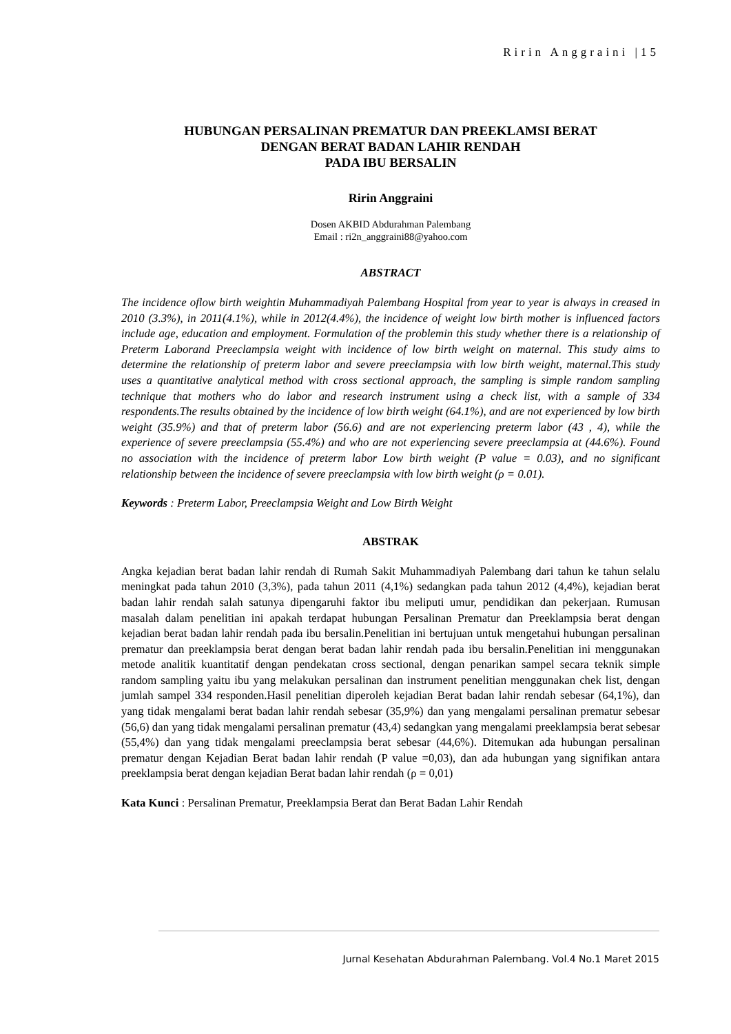Ririn Anggraini |15
HUBUNGAN PERSALINAN PREMATUR DAN PREEKLAMSI BERAT
DENGAN BERAT BADAN LAHIR RENDAH
PADA IBU BERSALIN
Ririn Anggraini
Dosen AKBID Abdurahman Palembang
Email : ri2n_anggraini88@yahoo.com
ABSTRACT
The incidence oflow birth weightin Muhammadiyah Palembang Hospital from year to year is always in creased in 2010 (3.3%), in 2011(4.1%), while in 2012(4.4%), the incidence of weight low birth mother is influenced factors include age, education and employment. Formulation of the problemin this study whether there is a relationship of Preterm Laborand Preeclampsia weight with incidence of low birth weight on maternal. This study aims to determine the relationship of preterm labor and severe preeclampsia with low birth weight, maternal.This study uses a quantitative analytical method with cross sectional approach, the sampling is simple random sampling technique that mothers who do labor and research instrument using a check list, with a sample of 334 respondents.The results obtained by the incidence of low birth weight (64.1%), and are not experienced by low birth weight (35.9%) and that of preterm labor (56.6) and are not experiencing preterm labor (43 , 4), while the experience of severe preeclampsia (55.4%) and who are not experiencing severe preeclampsia at (44.6%). Found no association with the incidence of preterm labor Low birth weight (P value = 0.03), and no significant relationship between the incidence of severe preeclampsia with low birth weight (ρ = 0.01).
Keywords : Preterm Labor, Preeclampsia Weight and Low Birth Weight
ABSTRAK
Angka kejadian berat badan lahir rendah di Rumah Sakit Muhammadiyah Palembang dari tahun ke tahun selalu meningkat pada tahun 2010 (3,3%), pada tahun 2011 (4,1%) sedangkan pada tahun 2012 (4,4%), kejadian berat badan lahir rendah salah satunya dipengaruhi faktor ibu meliputi umur, pendidikan dan pekerjaan. Rumusan masalah dalam penelitian ini apakah terdapat hubungan Persalinan Prematur dan Preeklampsia berat dengan kejadian berat badan lahir rendah pada ibu bersalin.Penelitian ini bertujuan untuk mengetahui hubungan persalinan prematur dan preeklampsia berat dengan berat badan lahir rendah pada ibu bersalin.Penelitian ini menggunakan metode analitik kuantitatif dengan pendekatan cross sectional, dengan penarikan sampel secara teknik simple random sampling yaitu ibu yang melakukan persalinan dan instrument penelitian menggunakan chek list, dengan jumlah sampel 334 responden.Hasil penelitian diperoleh kejadian Berat badan lahir rendah sebesar (64,1%), dan yang tidak mengalami berat badan lahir rendah sebesar (35,9%) dan yang mengalami persalinan prematur sebesar (56,6) dan yang tidak mengalami persalinan prematur (43,4) sedangkan yang mengalami preeklampsia berat sebesar (55,4%) dan yang tidak mengalami preeclampsia berat sebesar (44,6%). Ditemukan ada hubungan persalinan prematur dengan Kejadian Berat badan lahir rendah (P value =0,03), dan ada hubungan yang signifikan antara preeklampsia berat dengan kejadian Berat badan lahir rendah (ρ = 0,01)
Kata Kunci : Persalinan Prematur, Preeklampsia Berat dan Berat Badan Lahir Rendah
Jurnal Kesehatan Abdurahman Palembang. Vol.4 No.1 Maret 2015